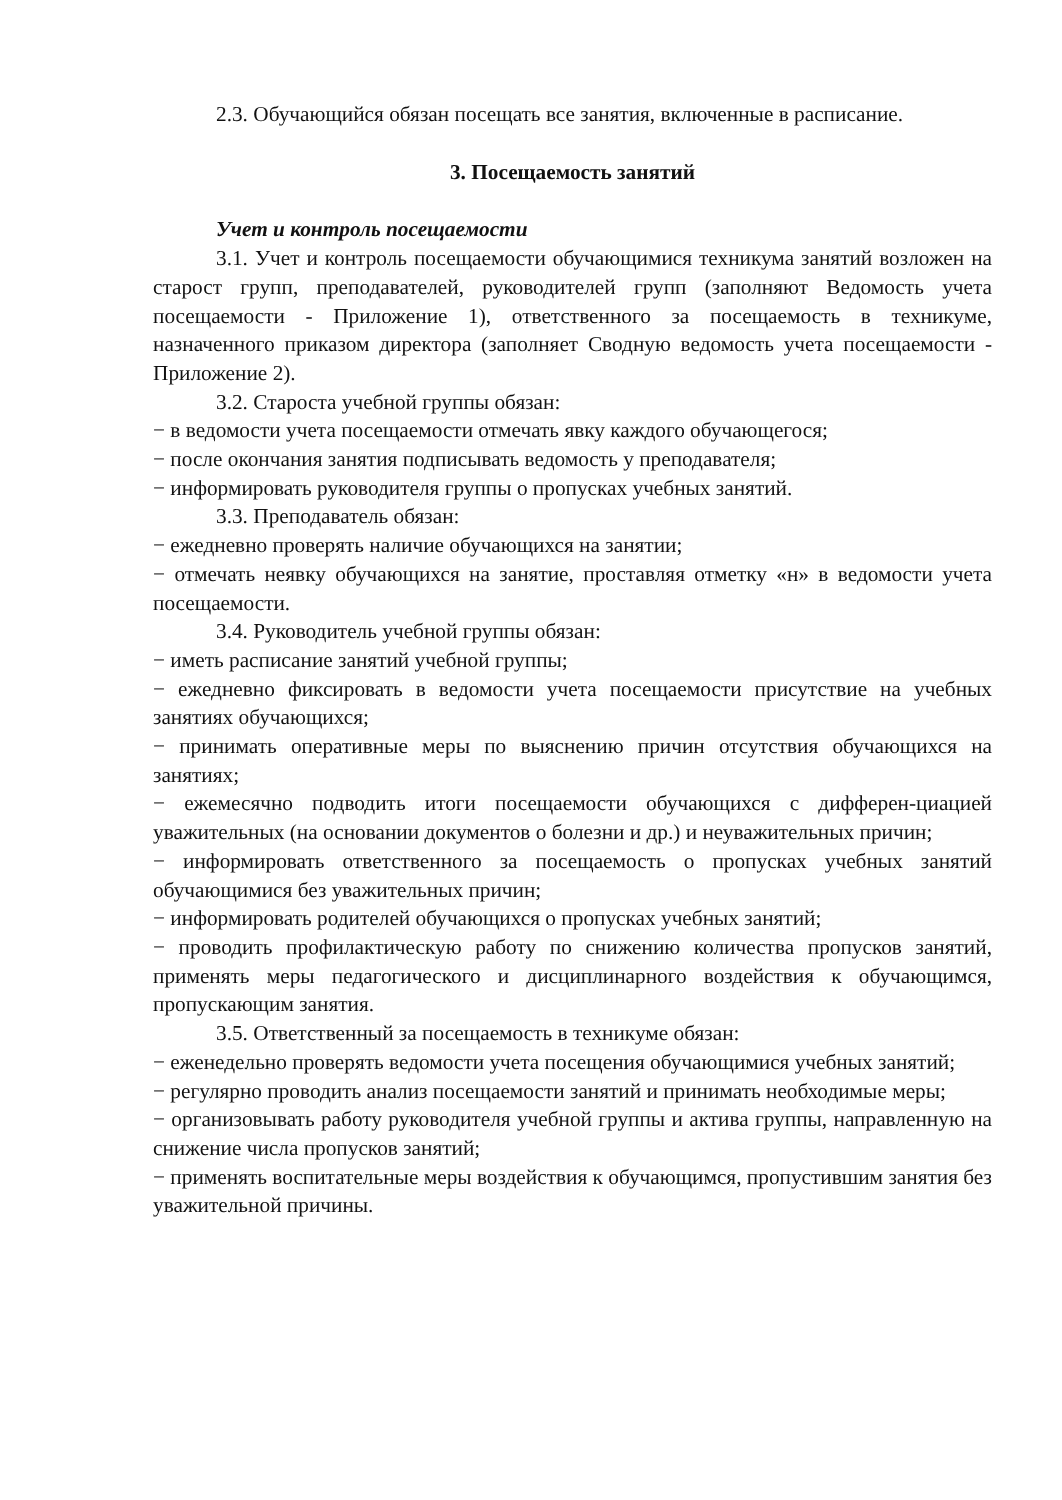2.3. Обучающийся обязан посещать все занятия, включенные в расписание.
3. Посещаемость занятий
Учет и контроль посещаемости
3.1. Учет и контроль посещаемости обучающимися техникума занятий возложен на старост групп, преподавателей, руководителей групп (заполняют Ведомость учета посещаемости - Приложение 1), ответственного за посещаемость в техникуме, назначенного приказом директора (заполняет Сводную ведомость учета посещаемости - Приложение 2).
3.2. Староста учебной группы обязан:
− в ведомости учета посещаемости отмечать явку каждого обучающегося;
− после окончания занятия подписывать ведомость у преподавателя;
− информировать руководителя группы о пропусках учебных занятий.
3.3. Преподаватель обязан:
− ежедневно проверять наличие обучающихся на занятии;
− отмечать неявку обучающихся на занятие, проставляя отметку «н» в ведомости учета посещаемости.
3.4. Руководитель учебной группы обязан:
− иметь расписание занятий учебной группы;
− ежедневно фиксировать в ведомости учета посещаемости присутствие на учебных занятиях обучающихся;
− принимать оперативные меры по выяснению причин отсутствия обучающихся на занятиях;
− ежемесячно подводить итоги посещаемости обучающихся с дифферен-циацией уважительных (на основании документов о болезни и др.) и неуважительных причин;
− информировать ответственного за посещаемость о пропусках учебных занятий обучающимися без уважительных причин;
− информировать родителей обучающихся о пропусках учебных занятий;
− проводить профилактическую работу по снижению количества пропусков занятий, применять меры педагогического и дисциплинарного воздействия к обучающимся, пропускающим занятия.
3.5. Ответственный за посещаемость в техникуме обязан:
− еженедельно проверять ведомости учета посещения обучающимися учебных занятий;
− регулярно проводить анализ посещаемости занятий и принимать необходимые меры;
− организовывать работу руководителя учебной группы и актива группы, направленную на снижение числа пропусков занятий;
− применять воспитательные меры воздействия к обучающимся, пропустившим занятия без уважительной причины.